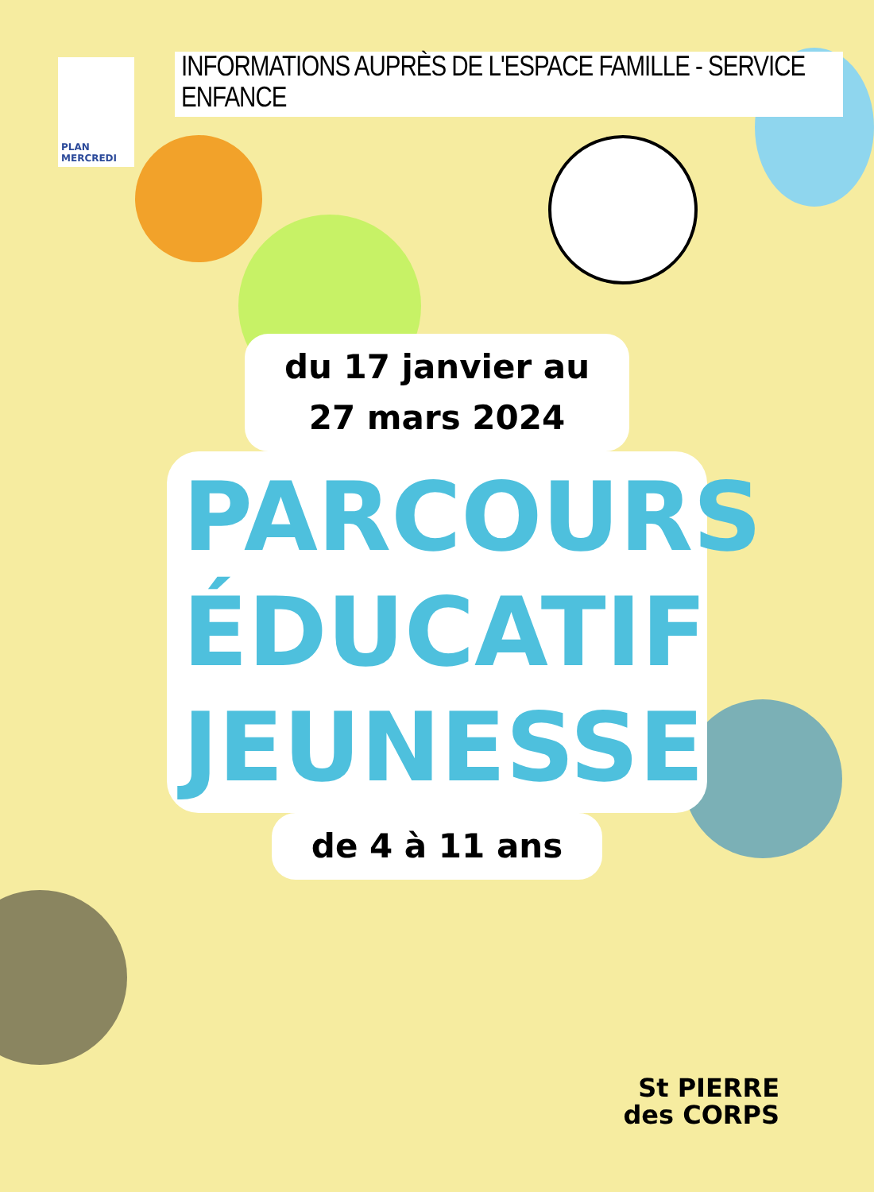PLAN MERCREDI
INFORMATIONS AUPRÈS DE L'ESPACE FAMILLE - SERVICE ENFANCE
du 17 janvier au
27 mars 2024
PARCOURS
ÉDUCATIF
JEUNESSE
de 4 à 11 ans
St PIERRE
des CORPS